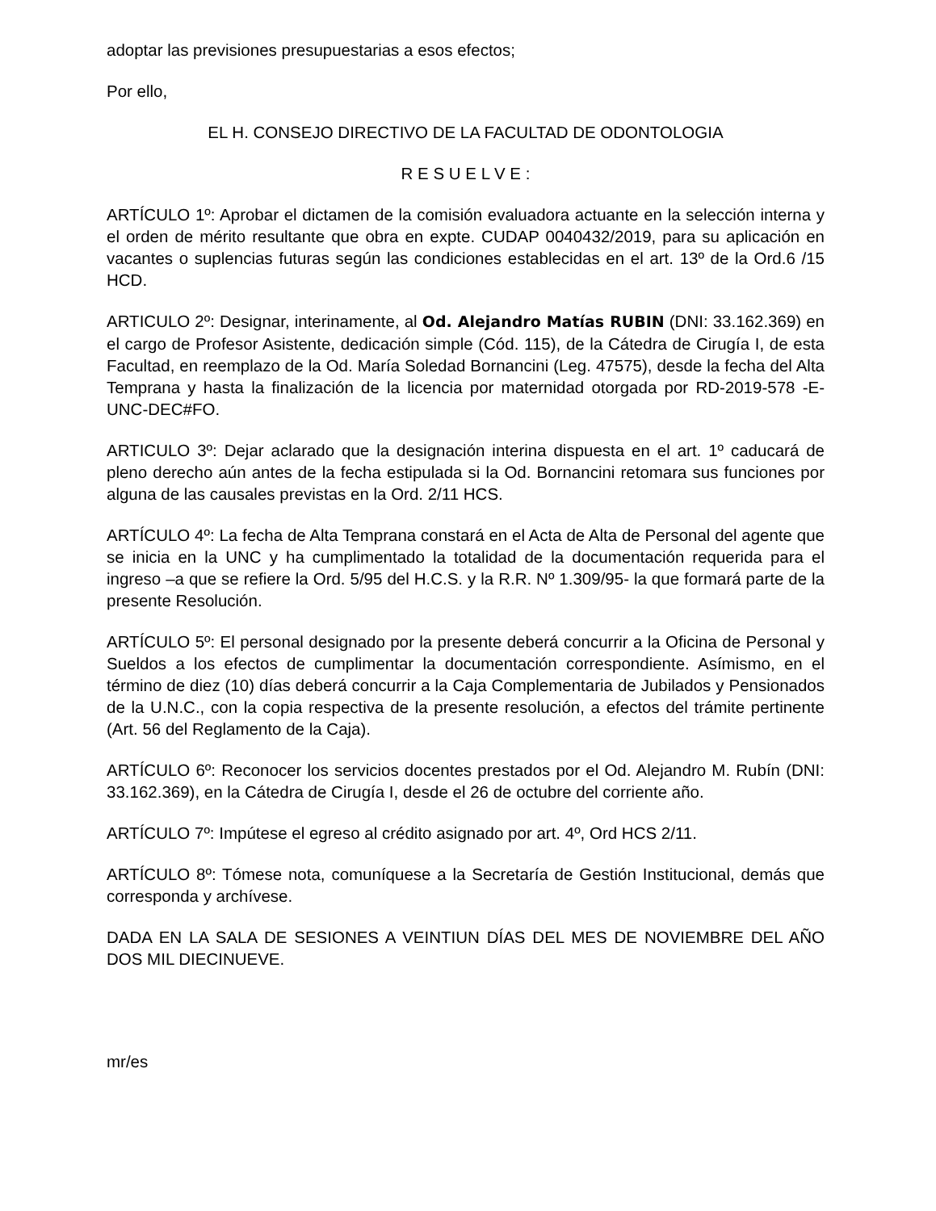adoptar las previsiones presupuestarias a esos efectos;
Por ello,
EL H. CONSEJO DIRECTIVO DE LA FACULTAD DE ODONTOLOGIA
R E S U E L V E :
ARTÍCULO 1º: Aprobar el dictamen de la comisión evaluadora actuante en la selección interna y el orden de mérito resultante que obra en expte. CUDAP 0040432/2019, para su aplicación en vacantes o suplencias futuras según las condiciones establecidas en el art. 13º de la Ord.6 /15 HCD.
ARTICULO 2º: Designar, interinamente, al Od. Alejandro Matías RUBIN (DNI: 33.162.369) en el cargo de Profesor Asistente, dedicación simple (Cód. 115), de la Cátedra de Cirugía I, de esta Facultad, en reemplazo de la Od. María Soledad Bornancini (Leg. 47575), desde la fecha del Alta Temprana y hasta la finalización de la licencia por maternidad otorgada por RD-2019-578 -E-UNC-DEC#FO.
ARTICULO 3º: Dejar aclarado que la designación interina dispuesta en el art. 1º caducará de pleno derecho aún antes de la fecha estipulada si la Od. Bornancini retomara sus funciones por alguna de las causales previstas en la Ord. 2/11 HCS.
ARTÍCULO 4º: La fecha de Alta Temprana constará en el Acta de Alta de Personal del agente que se inicia en la UNC y ha cumplimentado la totalidad de la documentación requerida para el ingreso –a que se refiere la Ord. 5/95 del H.C.S. y la R.R. Nº 1.309/95- la que formará parte de la presente Resolución.
ARTÍCULO 5º: El personal designado por la presente deberá concurrir a la Oficina de Personal y Sueldos a los efectos de cumplimentar la documentación correspondiente. Asímismo, en el término de diez (10) días deberá concurrir a la Caja Complementaria de Jubilados y Pensionados de la U.N.C., con la copia respectiva de la presente resolución, a efectos del trámite pertinente (Art. 56 del Reglamento de la Caja).
ARTÍCULO 6º: Reconocer los servicios docentes prestados por el Od. Alejandro M. Rubín (DNI: 33.162.369), en la Cátedra de Cirugía I, desde el 26 de octubre del corriente año.
ARTÍCULO 7º: Impútese el egreso al crédito asignado por art. 4º, Ord HCS 2/11.
ARTÍCULO 8º: Tómese nota, comuníquese a la Secretaría de Gestión Institucional, demás que corresponda y archívese.
DADA EN LA SALA DE SESIONES A VEINTIUN DÍAS DEL MES DE NOVIEMBRE DEL AÑO DOS MIL DIECINUEVE.
mr/es